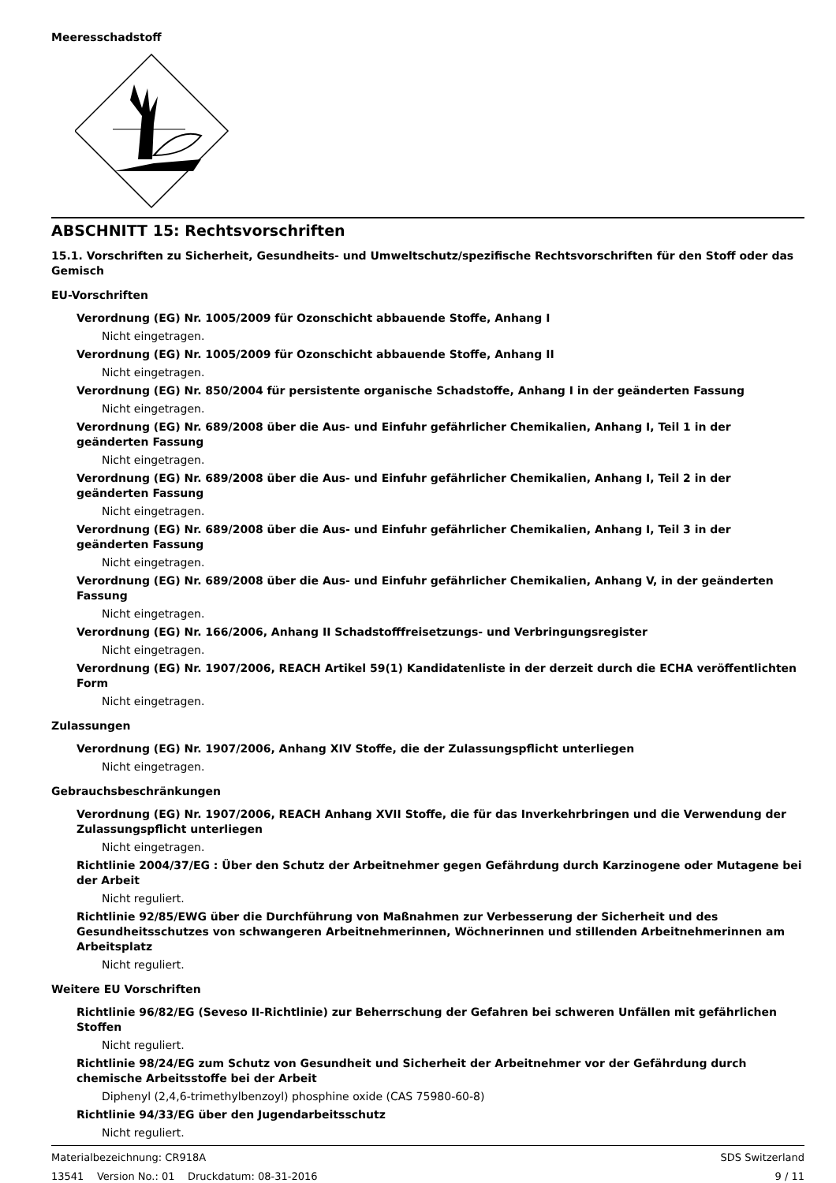Meeresschadstoff
ABSCHNITT 15: Rechtsvorschriften
15.1. Vorschriften zu Sicherheit, Gesundheits- und Umweltschutz/spezifische Rechtsvorschriften für den Stoff oder das Gemisch
EU-Vorschriften
Verordnung (EG) Nr. 1005/2009 für Ozonschicht abbauende Stoffe, Anhang I
Nicht eingetragen.
Verordnung (EG) Nr. 1005/2009 für Ozonschicht abbauende Stoffe, Anhang II
Nicht eingetragen.
Verordnung (EG) Nr. 850/2004 für persistente organische Schadstoffe, Anhang I in der geänderten Fassung
Nicht eingetragen.
Verordnung (EG) Nr. 689/2008 über die Aus- und Einfuhr gefährlicher Chemikalien, Anhang I, Teil 1 in der geänderten Fassung
Nicht eingetragen.
Verordnung (EG) Nr. 689/2008 über die Aus- und Einfuhr gefährlicher Chemikalien, Anhang I, Teil 2 in der geänderten Fassung
Nicht eingetragen.
Verordnung (EG) Nr. 689/2008 über die Aus- und Einfuhr gefährlicher Chemikalien, Anhang I, Teil 3 in der geänderten Fassung
Nicht eingetragen.
Verordnung (EG) Nr. 689/2008 über die Aus- und Einfuhr gefährlicher Chemikalien, Anhang V, in der geänderten Fassung
Nicht eingetragen.
Verordnung (EG) Nr. 166/2006, Anhang II Schadstofffreisetzungs- und Verbringungsregister
Nicht eingetragen.
Verordnung (EG) Nr. 1907/2006, REACH Artikel 59(1) Kandidatenliste in der derzeit durch die ECHA veröffentlichten Form
Nicht eingetragen.
Zulassungen
Verordnung (EG) Nr. 1907/2006, Anhang XIV Stoffe, die der Zulassungspflicht unterliegen
Nicht eingetragen.
Gebrauchsbeschränkungen
Verordnung (EG) Nr. 1907/2006, REACH Anhang XVII Stoffe, die für das Inverkehrbringen und die Verwendung der Zulassungspflicht unterliegen
Nicht eingetragen.
Richtlinie 2004/37/EG : Über den Schutz der Arbeitnehmer gegen Gefährdung durch Karzinogene oder Mutagene bei der Arbeit
Nicht reguliert.
Richtlinie 92/85/EWG über die Durchführung von Maßnahmen zur Verbesserung der Sicherheit und des Gesundheitsschutzes von schwangeren Arbeitnehmerinnen, Wöchnerinnen und stillenden Arbeitnehmerinnen am Arbeitsplatz
Nicht reguliert.
Weitere EU Vorschriften
Richtlinie 96/82/EG (Seveso II-Richtlinie) zur Beherrschung der Gefahren bei schweren Unfällen mit gefährlichen Stoffen
Nicht reguliert.
Richtlinie 98/24/EG zum Schutz von Gesundheit und Sicherheit der Arbeitnehmer vor der Gefährdung durch chemische Arbeitsstoffe bei der Arbeit
Diphenyl (2,4,6-trimethylbenzoyl) phosphine oxide (CAS 75980-60-8)
Richtlinie 94/33/EG über den Jugendarbeitsschutz
Nicht reguliert.
Materialbezeichnung: CR918A
13541 Version No.: 01 Druckdatum: 08-31-2016
SDS Switzerland
9 / 11